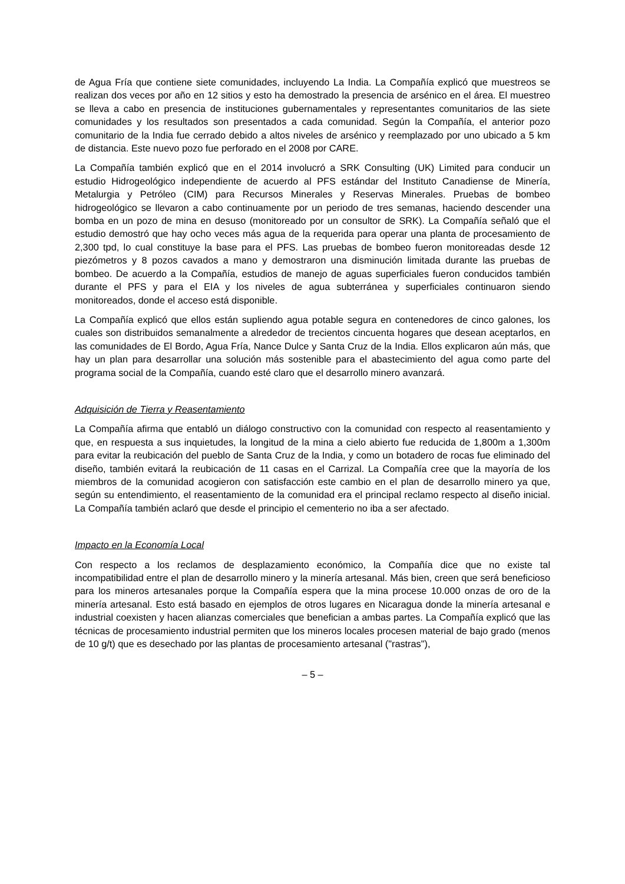de Agua Fría que contiene siete comunidades, incluyendo La India. La Compañía explicó que muestreos se realizan dos veces por año en 12 sitios y esto ha demostrado la presencia de arsénico en el área. El muestreo se lleva a cabo en presencia de instituciones gubernamentales y representantes comunitarios de las siete comunidades y los resultados son presentados a cada comunidad. Según la Compañía, el anterior pozo comunitario de la India fue cerrado debido a altos niveles de arsénico y reemplazado por uno ubicado a 5 km de distancia. Este nuevo pozo fue perforado en el 2008 por CARE.
La Compañía también explicó que en el 2014 involucró a SRK Consulting (UK) Limited para conducir un estudio Hidrogeológico independiente de acuerdo al PFS estándar del Instituto Canadiense de Minería, Metalurgia y Petróleo (CIM) para Recursos Minerales y Reservas Minerales. Pruebas de bombeo hidrogeológico se llevaron a cabo continuamente por un periodo de tres semanas, haciendo descender una bomba en un pozo de mina en desuso (monitoreado por un consultor de SRK). La Compañía señaló que el estudio demostró que hay ocho veces más agua de la requerida para operar una planta de procesamiento de 2,300 tpd, lo cual constituye la base para el PFS. Las pruebas de bombeo fueron monitoreadas desde 12 piezómetros y 8 pozos cavados a mano y demostraron una disminución limitada durante las pruebas de bombeo. De acuerdo a la Compañía, estudios de manejo de aguas superficiales fueron conducidos también durante el PFS y para el EIA y los niveles de agua subterránea y superficiales continuaron siendo monitoreados, donde el acceso está disponible.
La Compañía explicó que ellos están supliendo agua potable segura en contenedores de cinco galones, los cuales son distribuidos semanalmente a alrededor de trecientos cincuenta hogares que desean aceptarlos, en las comunidades de El Bordo, Agua Fría, Nance Dulce y Santa Cruz de la India. Ellos explicaron aún más, que hay un plan para desarrollar una solución más sostenible para el abastecimiento del agua como parte del programa social de la Compañía, cuando esté claro que el desarrollo minero avanzará.
Adquisición de Tierra y Reasentamiento
La Compañía afirma que entabló un diálogo constructivo con la comunidad con respecto al reasentamiento y que, en respuesta a sus inquietudes, la longitud de la mina a cielo abierto fue reducida de 1,800m a 1,300m para evitar la reubicación del pueblo de Santa Cruz de la India, y como un botadero de rocas fue eliminado del diseño, también evitará la reubicación de 11 casas en el Carrizal. La Compañía cree que la mayoría de los miembros de la comunidad acogieron con satisfacción este cambio en el plan de desarrollo minero ya que, según su entendimiento, el reasentamiento de la comunidad era el principal reclamo respecto al diseño inicial. La Compañía también aclaró que desde el principio el cementerio no iba a ser afectado.
Impacto en la Economía Local
Con respecto a los reclamos de desplazamiento económico, la Compañía dice que no existe tal incompatibilidad entre el plan de desarrollo minero y la minería artesanal. Más bien, creen que será beneficioso para los mineros artesanales porque la Compañía espera que la mina procese 10.000 onzas de oro de la minería artesanal. Esto está basado en ejemplos de otros lugares en Nicaragua donde la minería artesanal e industrial coexisten y hacen alianzas comerciales que benefician a ambas partes. La Compañía explicó que las técnicas de procesamiento industrial permiten que los mineros locales procesen material de bajo grado (menos de 10 g/t) que es desechado por las plantas de procesamiento artesanal ("rastras"),
– 5 –